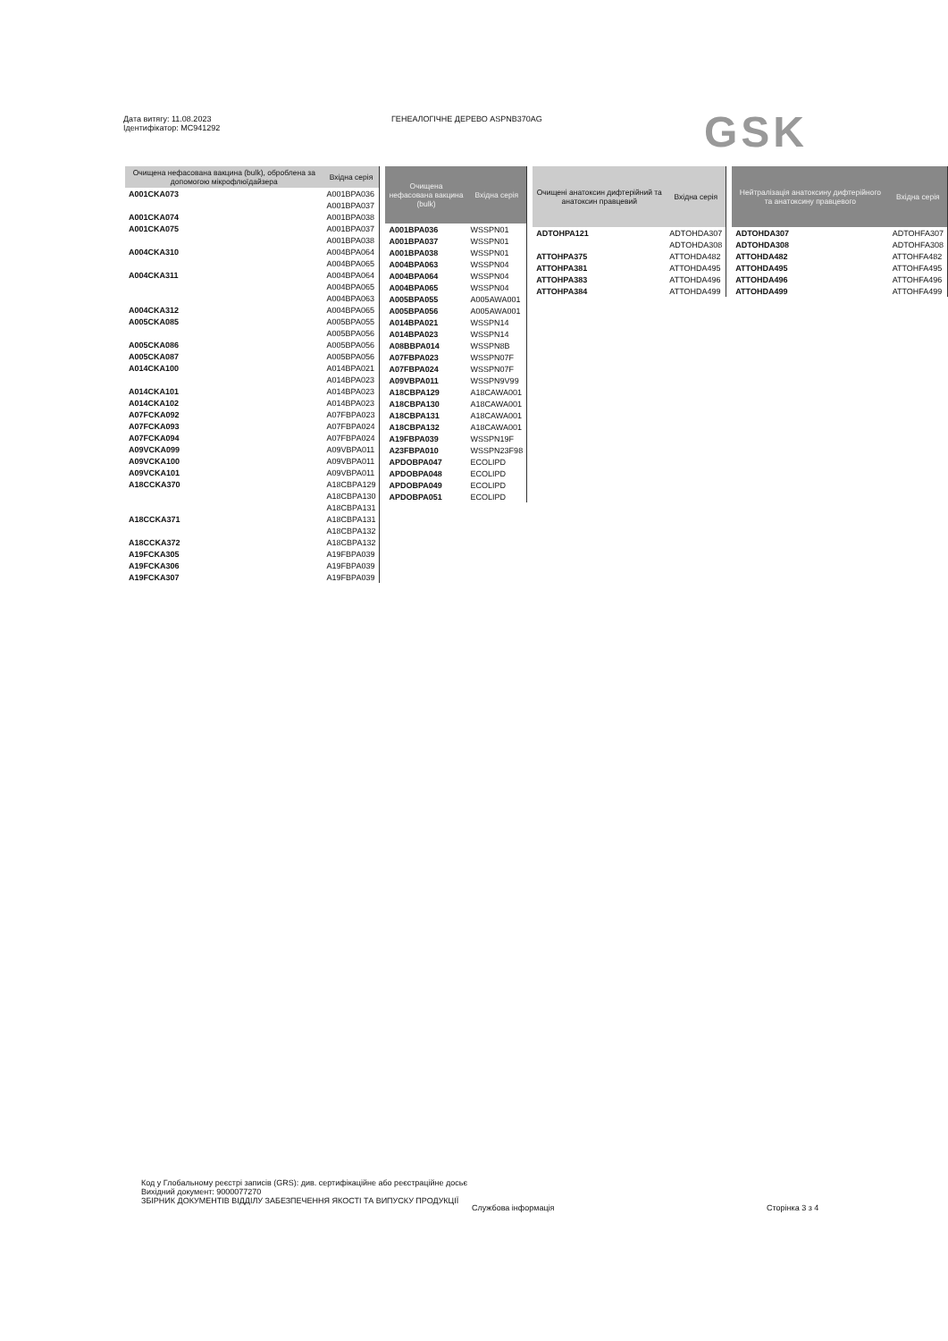Дата витягу: 11.08.2023
Ідентифікатор: MC941292
ГЕНЕАЛОГІЧНЕ ДЕРЕВО ASPNB370AG
GSK
| Очищена нефасована вакцина (bulk), оброблена за допомогою мікрофлюїдайзера | Вхідна серія |
| --- | --- |
| A001CKA073 | A001BPA036 |
| | A001BPA037 |
| A001CKA074 | A001BPA038 |
| A001CKA075 | A001BPA037 |
| | A001BPA038 |
| A004CKA310 | A004BPA064 |
| | A004BPA065 |
| A004CKA311 | A004BPA064 |
| | A004BPA065 |
| | A004BPA063 |
| A004CKA312 | A004BPA065 |
| A005CKA085 | A005BPA055 |
| | A005BPA056 |
| A005CKA086 | A005BPA056 |
| A005CKA087 | A005BPA056 |
| A014CKA100 | A014BPA021 |
| | A014BPA023 |
| A014CKA101 | A014BPA023 |
| A014CKA102 | A014BPA023 |
| A07FCKA092 | A07FBPA023 |
| A07FCKA093 | A07FBPA024 |
| A07FCKA094 | A07FBPA024 |
| A09VCKA099 | A09VBPA011 |
| A09VCKA100 | A09VBPA011 |
| A09VCKA101 | A09VBPA011 |
| A18CCKA370 | A18CBPA129 |
| | A18CBPA130 |
| | A18CBPA131 |
| A18CCKA371 | A18CBPA131 |
| | A18CBPA132 |
| A18CCKA372 | A18CBPA132 |
| A19FCKA305 | A19FBPA039 |
| A19FCKA306 | A19FBPA039 |
| A19FCKA307 | A19FBPA039 |
| Очищена нефасована вакцина (bulk) | Вхідна серія |
| --- | --- |
| A001BPA036 | WSSPN01 |
| A001BPA037 | WSSPN01 |
| A001BPA038 | WSSPN01 |
| A004BPA063 | WSSPN04 |
| A004BPA064 | WSSPN04 |
| A004BPA065 | WSSPN04 |
| A005BPA055 | A005AWA001 |
| A005BPA056 | A005AWA001 |
| A014BPA021 | WSSPN14 |
| A014BPA023 | WSSPN14 |
| A08BBPA014 | WSSPN8B |
| A07FBPA023 | WSSPN07F |
| A07FBPA024 | WSSPN07F |
| A09VBPA011 | WSSPN9V99 |
| A18CBPA129 | A18CAWA001 |
| A18CBPA130 | A18CAWA001 |
| A18CBPA131 | A18CAWA001 |
| A18CBPA132 | A18CAWA001 |
| A19FBPA039 | WSSPN19F |
| A23FBPA010 | WSSPN23F98 |
| APDOBPA047 | ECOLIPD |
| APDOBPA048 | ECOLIPD |
| APDOBPA049 | ECOLIPD |
| APDOBPA051 | ECOLIPD |
| Очищені анатоксин дифтерійний та анатоксин правцевий | Вхідна серія |
| --- | --- |
| ADTOHPA121 | ADTOHDA307 |
| | ADTOHDA308 |
| ATTOHPA375 | ATTOHDA482 |
| ATTOHPA381 | ATTOHDA495 |
| ATTOHPA383 | ATTOHDA496 |
| ATTOHPA384 | ATTOHDA499 |
| Нейтралізація анатоксину дифтерійного та анатоксину правцевого | Вхідна серія |
| --- | --- |
| ADTOHDA307 | ADTOHFA307 |
| ADTOHDA308 | ADTOHFA308 |
| ATTOHDA482 | ATTOHFA482 |
| ATTOHDA495 | ATTOHFA495 |
| ATTOHDA496 | ATTOHFA496 |
| ATTOHDA499 | ATTOHFA499 |
Код у Глобальному реєстрі записів (GRS): див. сертифікаційне або реєстраційне досьє
Вихідний документ: 9000077270
ЗБІРНИК ДОКУМЕНТІВ ВІДДІЛУ ЗАБЕЗПЕЧЕННЯ ЯКОСТІ ТА ВИПУСКУ ПРОДУКЦІЇ
Службова інформація Сторінка 3 з 4